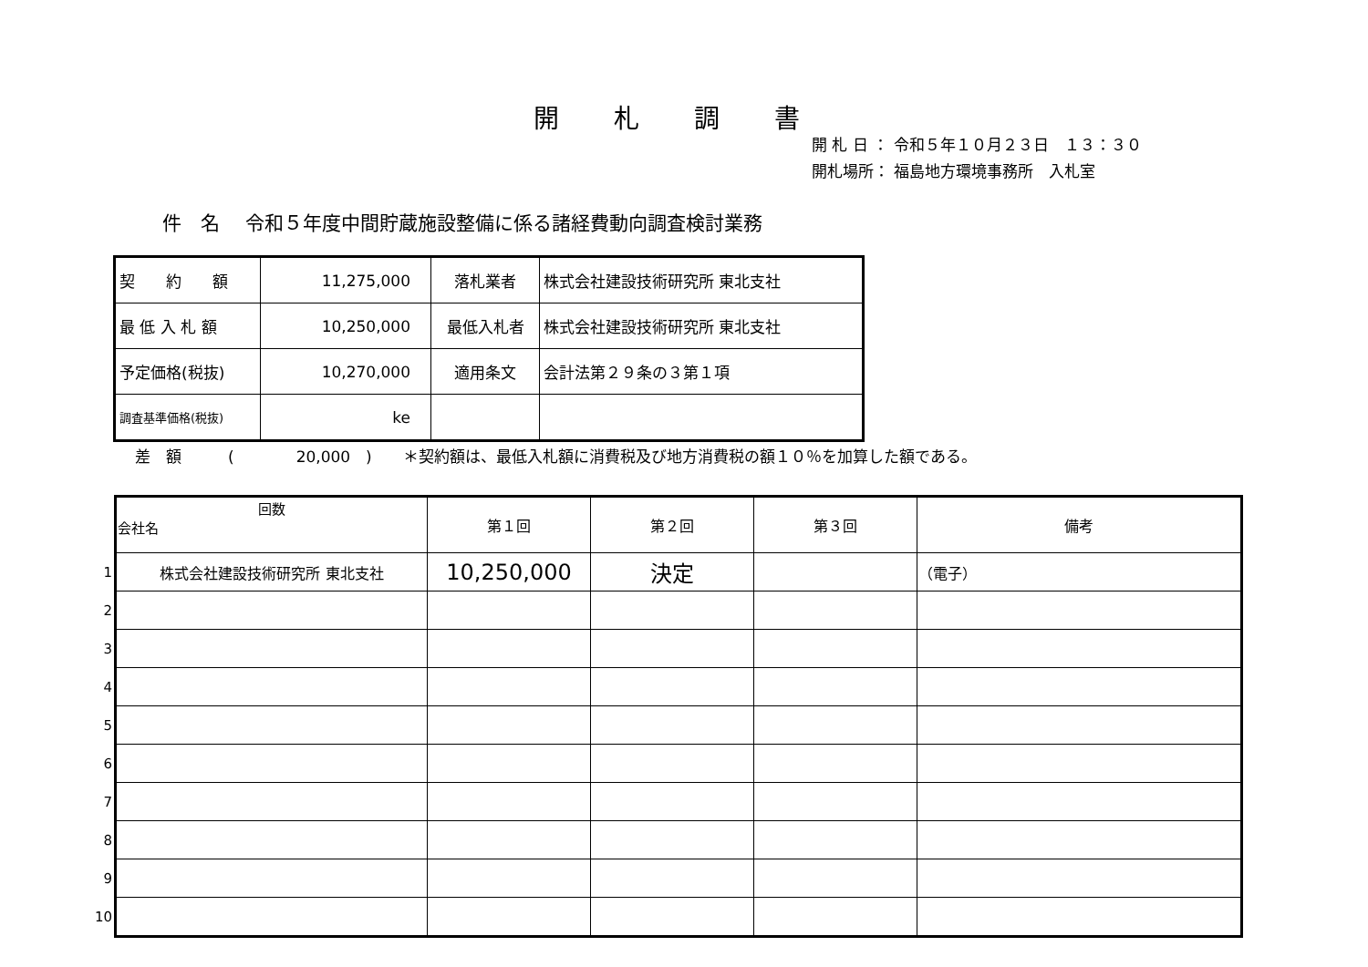開札調書
開 札 日 ： 令和５年１０月２３日　１３：３０
開札場所： 福島地方環境事務所　入札室
件　名　 令和５年度中間貯蔵施設整備に係る諸経費動向調査検討業務
| 契 約 額 | 11,275,000 | 落札業者 | 株式会社建設技術研究所 東北支社 |
| 最 低 入 札 額 | 10,250,000 | 最低入札者 | 株式会社建設技術研究所 東北支社 |
| 予定価格(税抜) | 10,270,000 | 適用条文 | 会計法第２９条の３第１項 |
| 調査基準価格(税抜) | ke | | |
差　額　　　(　　　　20,000　)　　＊契約額は、最低入札額に消費税及び地方消費税の額１０％を加算した額である。
| | 回数 会社名 | 第１回 | 第２回 | 第３回 | 備考 |
| 1 | 株式会社建設技術研究所 東北支社 | 10,250,000 | 決定 | | （電子） |
| 2 | | | | | |
| 3 | | | | | |
| 4 | | | | | |
| 5 | | | | | |
| 6 | | | | | |
| 7 | | | | | |
| 8 | | | | | |
| 9 | | | | | |
| 10 | | | | | |